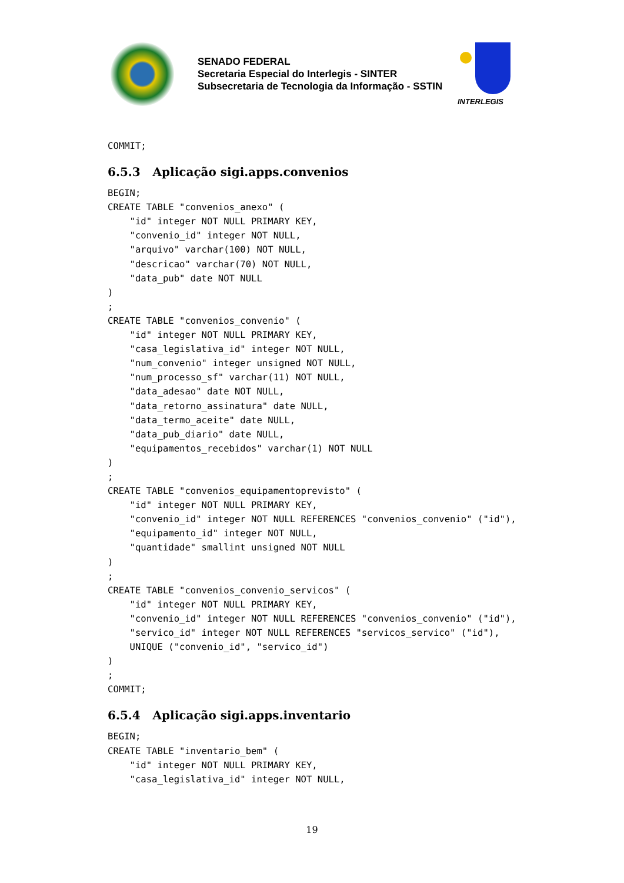SENADO FEDERAL
Secretaria Especial do Interlegis - SINTER
Subsecretaria de Tecnologia da Informação - SSTIN
INTERLEGIS
COMMIT;
6.5.3 Aplicação sigi.apps.convenios
BEGIN;
CREATE TABLE "convenios_anexo" (
    "id" integer NOT NULL PRIMARY KEY,
    "convenio_id" integer NOT NULL,
    "arquivo" varchar(100) NOT NULL,
    "descricao" varchar(70) NOT NULL,
    "data_pub" date NOT NULL
)
;
CREATE TABLE "convenios_convenio" (
    "id" integer NOT NULL PRIMARY KEY,
    "casa_legislativa_id" integer NOT NULL,
    "num_convenio" integer unsigned NOT NULL,
    "num_processo_sf" varchar(11) NOT NULL,
    "data_adesao" date NOT NULL,
    "data_retorno_assinatura" date NULL,
    "data_termo_aceite" date NULL,
    "data_pub_diario" date NULL,
    "equipamentos_recebidos" varchar(1) NOT NULL
)
;
CREATE TABLE "convenios_equipamentoprevisto" (
    "id" integer NOT NULL PRIMARY KEY,
    "convenio_id" integer NOT NULL REFERENCES "convenios_convenio" ("id"),
    "equipamento_id" integer NOT NULL,
    "quantidade" smallint unsigned NOT NULL
)
;
CREATE TABLE "convenios_convenio_servicos" (
    "id" integer NOT NULL PRIMARY KEY,
    "convenio_id" integer NOT NULL REFERENCES "convenios_convenio" ("id"),
    "servico_id" integer NOT NULL REFERENCES "servicos_servico" ("id"),
    UNIQUE ("convenio_id", "servico_id")
)
;
COMMIT;
6.5.4 Aplicação sigi.apps.inventario
BEGIN;
CREATE TABLE "inventario_bem" (
    "id" integer NOT NULL PRIMARY KEY,
    "casa_legislativa_id" integer NOT NULL,
19